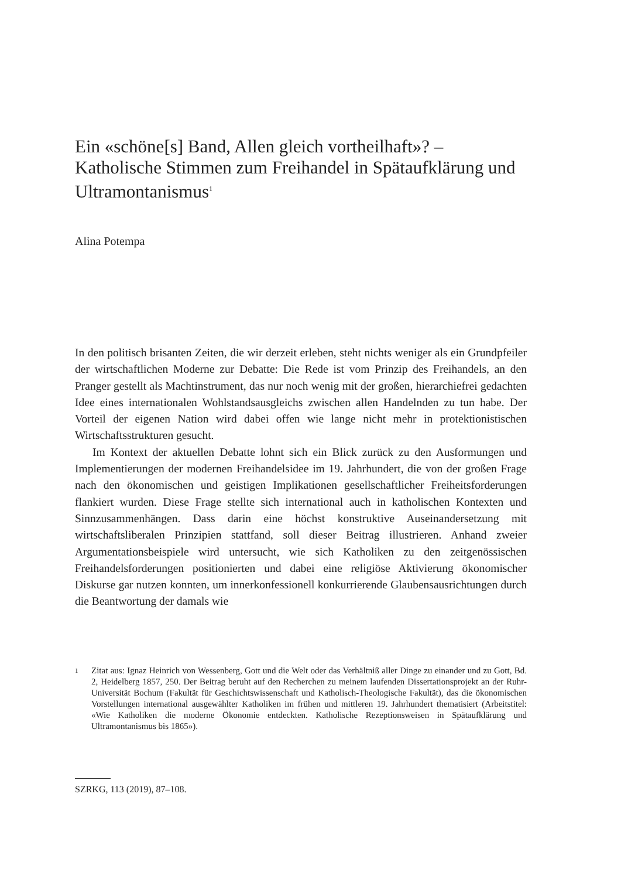Ein «schöne[s] Band, Allen gleich vortheilhaft»? – Katholische Stimmen zum Freihandel in Spätaufklärung und Ultramontanismus<sup>1</sup>
Alina Potempa
In den politisch brisanten Zeiten, die wir derzeit erleben, steht nichts weniger als ein Grundpfeiler der wirtschaftlichen Moderne zur Debatte: Die Rede ist vom Prinzip des Freihandels, an den Pranger gestellt als Machtinstrument, das nur noch wenig mit der großen, hierarchiefrei gedachten Idee eines internationalen Wohlstandsausgleichs zwischen allen Handelnden zu tun habe. Der Vorteil der eigenen Nation wird dabei offen wie lange nicht mehr in protektionistischen Wirtschaftsstrukturen gesucht.
Im Kontext der aktuellen Debatte lohnt sich ein Blick zurück zu den Ausformungen und Implementierungen der modernen Freihandelsidee im 19. Jahrhundert, die von der großen Frage nach den ökonomischen und geistigen Implikationen gesellschaftlicher Freiheitsforderungen flankiert wurden. Diese Frage stellte sich international auch in katholischen Kontexten und Sinnzusammenhängen. Dass darin eine höchst konstruktive Auseinandersetzung mit wirtschaftsliberalen Prinzipien stattfand, soll dieser Beitrag illustrieren. Anhand zweier Argumentationsbeispiele wird untersucht, wie sich Katholiken zu den zeitgenössischen Freihandelsforderungen positionierten und dabei eine religiöse Aktivierung ökonomischer Diskurse gar nutzen konnten, um innerkonfessionell konkurrierende Glaubensausrichtungen durch die Beantwortung der damals wie
1 Zitat aus: Ignaz Heinrich von Wessenberg, Gott und die Welt oder das Verhältniß aller Dinge zu einander und zu Gott, Bd. 2, Heidelberg 1857, 250. Der Beitrag beruht auf den Recherchen zu meinem laufenden Dissertationsprojekt an der Ruhr-Universität Bochum (Fakultät für Geschichtswissenschaft und Katholisch-Theologische Fakultät), das die ökonomischen Vorstellungen international ausgewählter Katholiken im frühen und mittleren 19. Jahrhundert thematisiert (Arbeitstitel: «Wie Katholiken die moderne Ökonomie entdeckten. Katholische Rezeptionsweisen in Spätaufklärung und Ultramontanismus bis 1865»).
SZRKG, 113 (2019), 87–108.